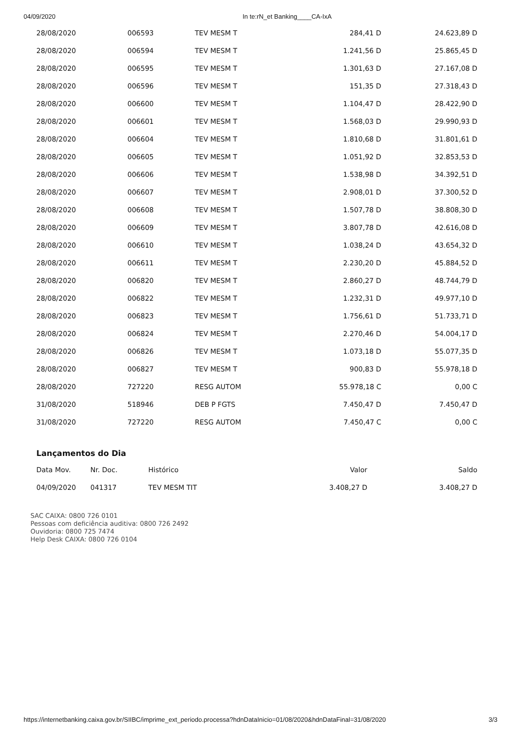04/09/2020 In te:rN_et Banking____CA-IxA
| 28/08/2020 | 006593 | TEV MESM T | 284,41 D | 24.623,89 D |
| 28/08/2020 | 006594 | TEV MESM T | 1.241,56 D | 25.865,45 D |
| 28/08/2020 | 006595 | TEV MESM T | 1.301,63 D | 27.167,08 D |
| 28/08/2020 | 006596 | TEV MESM T | 151,35 D | 27.318,43 D |
| 28/08/2020 | 006600 | TEV MESM T | 1.104,47 D | 28.422,90 D |
| 28/08/2020 | 006601 | TEV MESM T | 1.568,03 D | 29.990,93 D |
| 28/08/2020 | 006604 | TEV MESM T | 1.810,68 D | 31.801,61 D |
| 28/08/2020 | 006605 | TEV MESM T | 1.051,92 D | 32.853,53 D |
| 28/08/2020 | 006606 | TEV MESM T | 1.538,98 D | 34.392,51 D |
| 28/08/2020 | 006607 | TEV MESM T | 2.908,01 D | 37.300,52 D |
| 28/08/2020 | 006608 | TEV MESM T | 1.507,78 D | 38.808,30 D |
| 28/08/2020 | 006609 | TEV MESM T | 3.807,78 D | 42.616,08 D |
| 28/08/2020 | 006610 | TEV MESM T | 1.038,24 D | 43.654,32 D |
| 28/08/2020 | 006611 | TEV MESM T | 2.230,20 D | 45.884,52 D |
| 28/08/2020 | 006820 | TEV MESM T | 2.860,27 D | 48.744,79 D |
| 28/08/2020 | 006822 | TEV MESM T | 1.232,31 D | 49.977,10 D |
| 28/08/2020 | 006823 | TEV MESM T | 1.756,61 D | 51.733,71 D |
| 28/08/2020 | 006824 | TEV MESM T | 2.270,46 D | 54.004,17 D |
| 28/08/2020 | 006826 | TEV MESM T | 1.073,18 D | 55.077,35 D |
| 28/08/2020 | 006827 | TEV MESM T | 900,83 D | 55.978,18 D |
| 28/08/2020 | 727220 | RESG AUTOM | 55.978,18 C | 0,00 C |
| 31/08/2020 | 518946 | DEB P FGTS | 7.450,47 D | 7.450,47 D |
| 31/08/2020 | 727220 | RESG AUTOM | 7.450,47 C | 0,00 C |
Lançamentos do Dia
| Data Mov. | Nr. Doc. | Histórico | Valor | Saldo |
| --- | --- | --- | --- | --- |
| 04/09/2020 | 041317 | TEV MESM TIT | 3.408,27 D | 3.408,27 D |
SAC CAIXA: 0800 726 0101
Pessoas com deficiência auditiva: 0800 726 2492
Ouvidoria: 0800 725 7474
Help Desk CAIXA: 0800 726 0104
https://internetbanking.caixa.gov.br/SIIBC/imprime_ext_periodo.processa?hdnDataInicio=01/08/2020&hdnDataFinal=31/08/2020 3/3